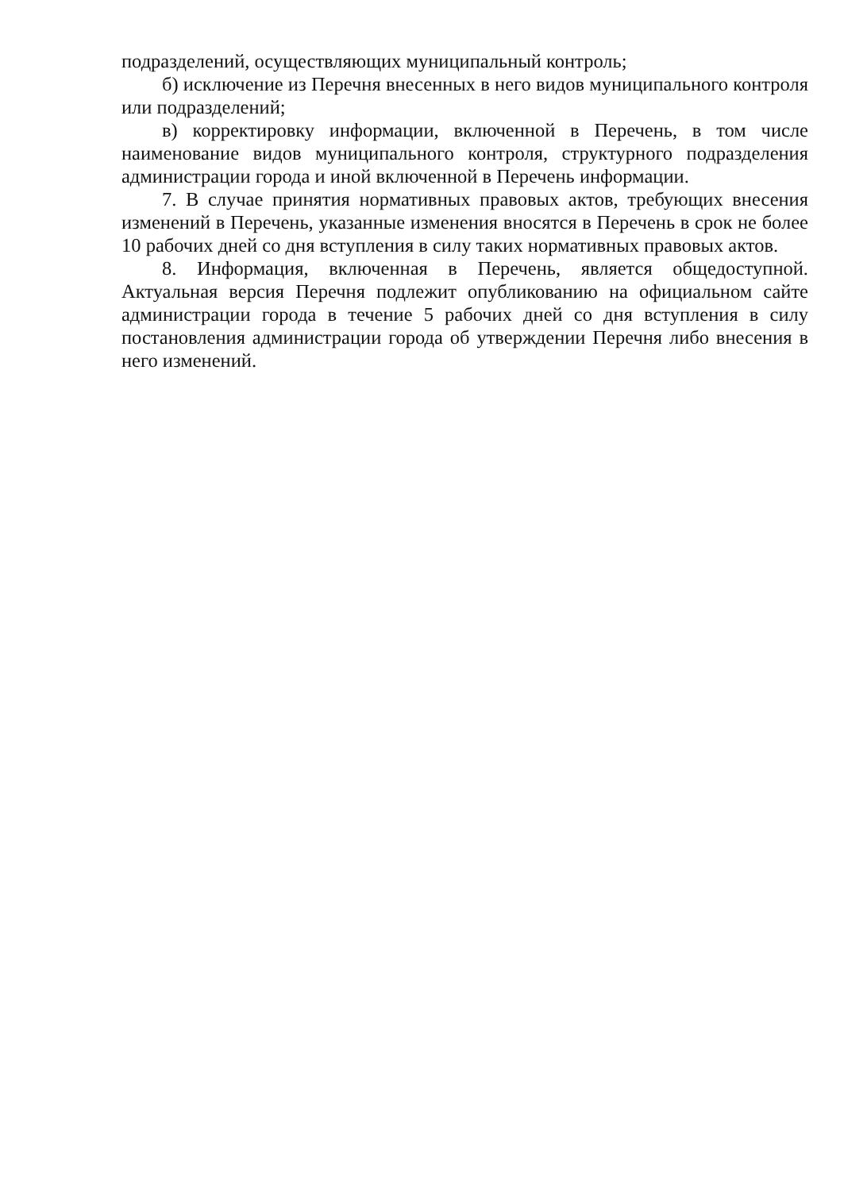подразделений, осуществляющих муниципальный контроль;
б) исключение из Перечня внесенных в него видов муниципального контроля или подразделений;
в) корректировку информации, включенной в Перечень, в том числе наименование видов муниципального контроля, структурного подразделения администрации города и иной включенной в Перечень информации.
7. В случае принятия нормативных правовых актов, требующих внесения изменений в Перечень, указанные изменения вносятся в Перечень в срок не более 10 рабочих дней со дня вступления в силу таких нормативных правовых актов.
8. Информация, включенная в Перечень, является общедоступной. Актуальная версия Перечня подлежит опубликованию на официальном сайте администрации города в течение 5 рабочих дней со дня вступления в силу постановления администрации города об утверждении Перечня либо внесения в него изменений.